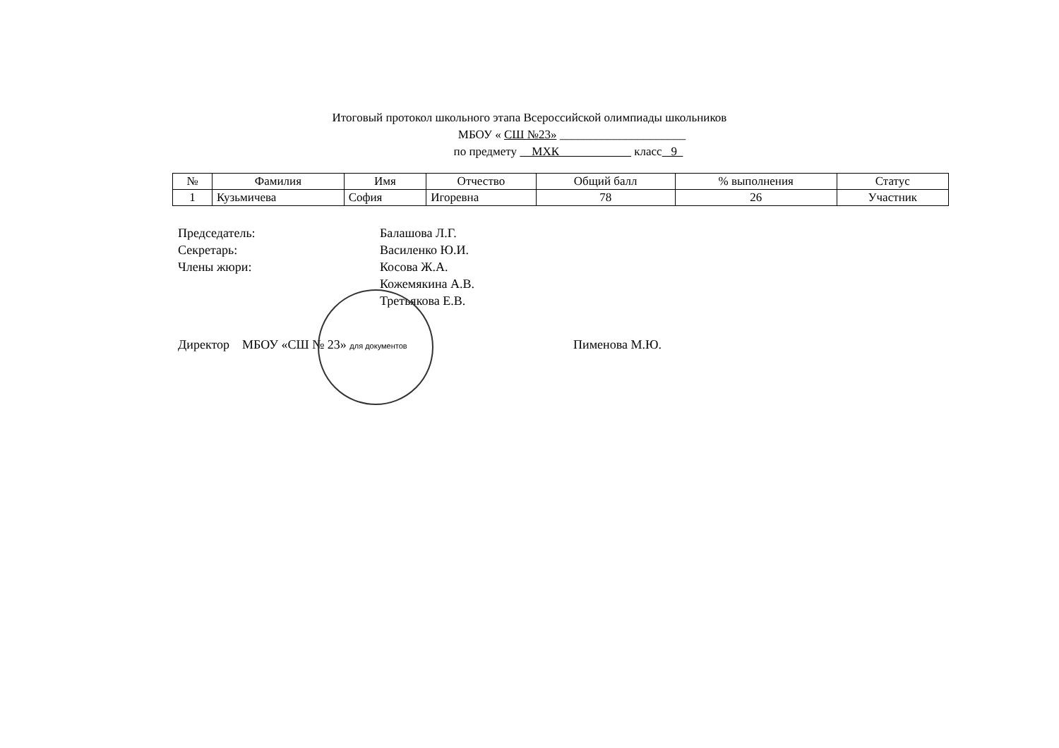Итоговый протокол школьного этапа Всероссийской олимпиады школьников
МБОУ « СШ №23» _____________________
по предмету МХК класс 9
| № | Фамилия | Имя | Отчество | Общий балл | % выполнения | Статус |
| --- | --- | --- | --- | --- | --- | --- |
| 1 | Кузьмичева | София | Игоревна | 78 | 26 | Участник |
Председатель: Балашова Л.Г.
Секретарь: Василенко Ю.И.
Члены жюри: Косова Ж.А.
Кожемякина А.В.
Третьякова Е.В.
Директор МБОУ «СШ № 23» для документов Пименова М.Ю.